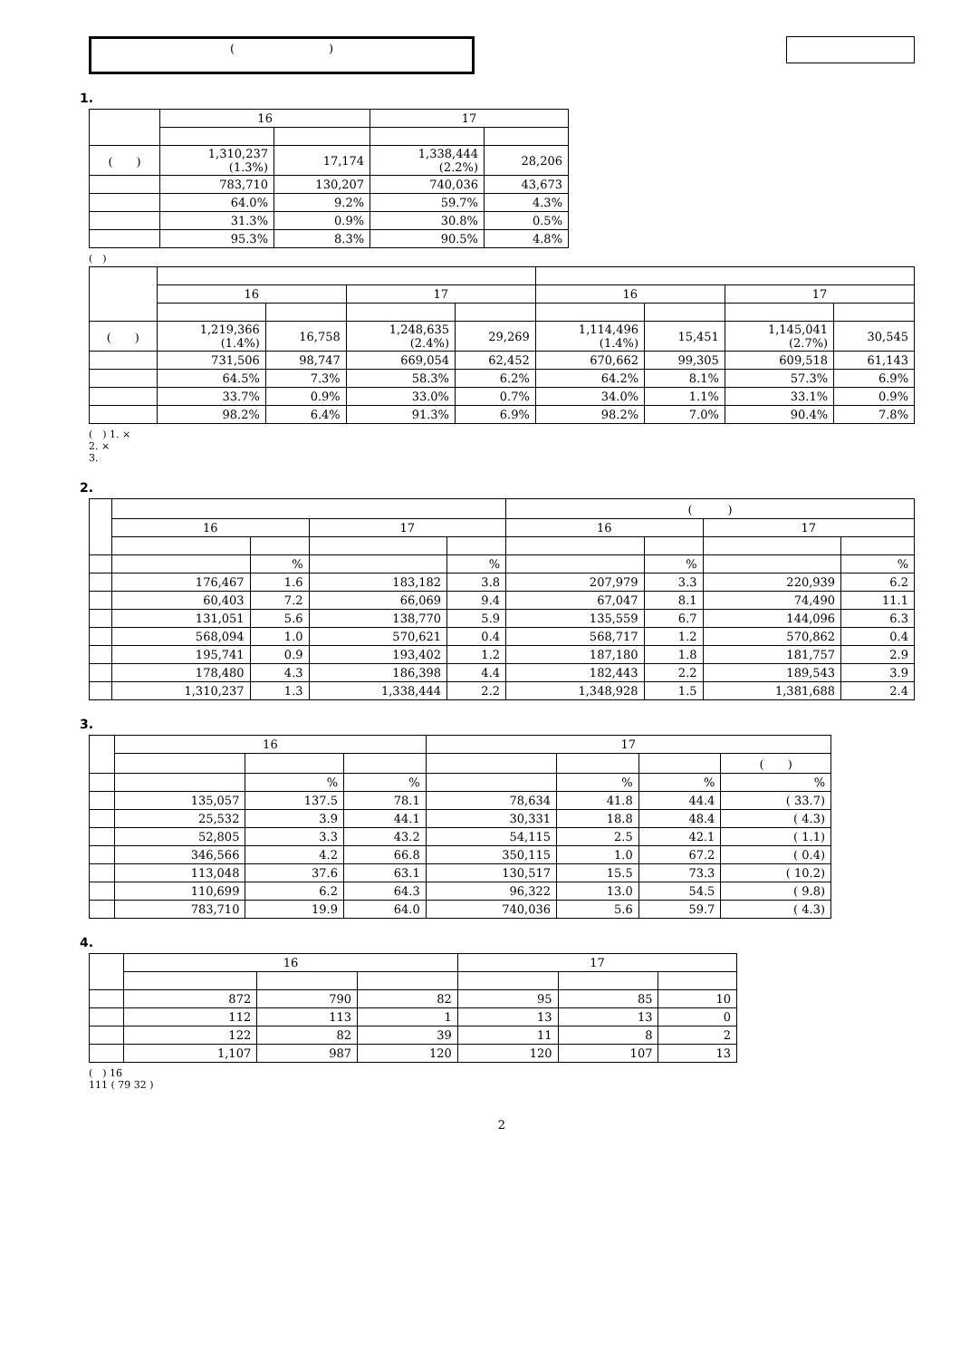(　　　　　　　　)
1.
| | 16 | | 17 | |
| --- | --- | --- | --- | --- |
| ( ) | 1,310,237 (1.3%) | 17,174 | 1,338,444 (2.2%) | 28,206 |
| | 783,710 | 130,207 | 740,036 | 43,673 |
| | 64.0% | 9.2% | 59.7% | 4.3% |
| | 31.3% | 0.9% | 30.8% | 0.5% |
| | 95.3% | 8.3% | 90.5% | 4.8% |
(　)
| | 16 | | 17 | | 16 | | 17 | |
| --- | --- | --- | --- | --- | --- | --- | --- | --- |
| ( ) | 1,219,366 (1.4%) | 16,758 | 1,248,635 (2.4%) | 29,269 | 1,114,496 (1.4%) | 15,451 | 1,145,041 (2.7%) | 30,545 |
| | 731,506 | 98,747 | 669,054 | 62,452 | 670,662 | 99,305 | 609,518 | 61,143 |
| | 64.5% | 7.3% | 58.3% | 6.2% | 64.2% | 8.1% | 57.3% | 6.9% |
| | 33.7% | 0.9% | 33.0% | 0.7% | 34.0% | 1.1% | 33.1% | 0.9% |
| | 98.2% | 6.4% | 91.3% | 6.9% | 98.2% | 7.0% | 90.4% | 7.8% |
(　) 1. ×
2. ×
3.
2.
| | | | | | ( ) | | | |
| --- | --- | --- | --- | --- | --- | --- | --- | --- |
| | 16 | | 17 | | 16 | | 17 | |
| | | % | | % | | % | | % |
| | 176,467 | 1.6 | 183,182 | 3.8 | 207,979 | 3.3 | 220,939 | 6.2 |
| | 60,403 | 7.2 | 66,069 | 9.4 | 67,047 | 8.1 | 74,490 | 11.1 |
| | 131,051 | 5.6 | 138,770 | 5.9 | 135,559 | 6.7 | 144,096 | 6.3 |
| | 568,094 | 1.0 | 570,621 | 0.4 | 568,717 | 1.2 | 570,862 | 0.4 |
| | 195,741 | 0.9 | 193,402 | 1.2 | 187,180 | 1.8 | 181,757 | 2.9 |
| | 178,480 | 4.3 | 186,398 | 4.4 | 182,443 | 2.2 | 189,543 | 3.9 |
| | 1,310,237 | 1.3 | 1,338,444 | 2.2 | 1,348,928 | 1.5 | 1,381,688 | 2.4 |
3.
| | 16 | | | 17 | | | |
| --- | --- | --- | --- | --- | --- | --- | --- |
| | | | | | | | ( ) |
| | | % | % | | % | % | % |
| | 135,057 | 137.5 | 78.1 | 78,634 | 41.8 | 44.4 | ( 33.7) |
| | 25,532 | 3.9 | 44.1 | 30,331 | 18.8 | 48.4 | ( 4.3) |
| | 52,805 | 3.3 | 43.2 | 54,115 | 2.5 | 42.1 | ( 1.1) |
| | 346,566 | 4.2 | 66.8 | 350,115 | 1.0 | 67.2 | ( 0.4) |
| | 113,048 | 37.6 | 63.1 | 130,517 | 15.5 | 73.3 | ( 10.2) |
| | 110,699 | 6.2 | 64.3 | 96,322 | 13.0 | 54.5 | ( 9.8) |
| | 783,710 | 19.9 | 64.0 | 740,036 | 5.6 | 59.7 | ( 4.3) |
4.
| | 16 | | | 17 | | |
| --- | --- | --- | --- | --- | --- | --- |
| | 872 | 790 | 82 | 95 | 85 | 10 |
| | 112 | 113 | 1 | 13 | 13 | 0 |
| | 122 | 82 | 39 | 11 | 8 | 2 |
| | 1,107 | 987 | 120 | 120 | 107 | 13 |
(　) 16
111 ( 79 32 )
2